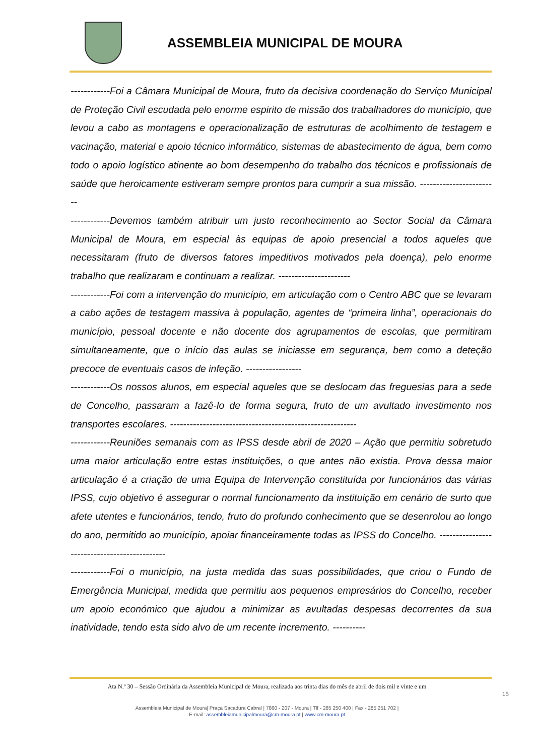ASSEMBLEIA MUNICIPAL DE MOURA
------------Foi a Câmara Municipal de Moura, fruto da decisiva coordenação do Serviço Municipal de Proteção Civil escudada pelo enorme espirito de missão dos trabalhadores do município, que levou a cabo as montagens e operacionalização de estruturas de acolhimento de testagem e vacinação, material e apoio técnico informático, sistemas de abastecimento de água, bem como todo o apoio logístico atinente ao bom desempenho do trabalho dos técnicos e profissionais de saúde que heroicamente estiveram sempre prontos para cumprir a sua missão. ------------------------
------------Devemos também atribuir um justo reconhecimento ao Sector Social da Câmara Municipal de Moura, em especial às equipas de apoio presencial a todos aqueles que necessitaram (fruto de diversos fatores impeditivos motivados pela doença), pelo enorme trabalho que realizaram e continuam a realizar. ----------------------
------------Foi com a intervenção do município, em articulação com o Centro ABC que se levaram a cabo ações de testagem massiva à população, agentes de “primeira linha”, operacionais do município, pessoal docente e não docente dos agrupamentos de escolas, que permitiram simultaneamente, que o início das aulas se iniciasse em segurança, bem como a deteção precoce de eventuais casos de infeção. -----------------
------------Os nossos alunos, em especial aqueles que se deslocam das freguesias para a sede de Concelho, passaram a fazê-lo de forma segura, fruto de um avultado investimento nos transportes escolares. ---------------------------------------------------------
------------Reuniões semanais com as IPSS desde abril de 2020 – Ação que permitiu sobretudo uma maior articulação entre estas instituições, o que antes não existia. Prova dessa maior articulação é a criação de uma Equipa de Intervenção constituída por funcionários das várias IPSS, cujo objetivo é assegurar o normal funcionamento da instituição em cenário de surto que afete utentes e funcionários, tendo, fruto do profundo conhecimento que se desenrolou ao longo do ano, permitido ao município, apoiar financeiramente todas as IPSS do Concelho. ---------------------------------------------
------------Foi o município, na justa medida das suas possibilidades, que criou o Fundo de Emergência Municipal, medida que permitiu aos pequenos empresários do Concelho, receber um apoio económico que ajudou a minimizar as avultadas despesas decorrentes da sua inatividade, tendo esta sido alvo de um recente incremento. ----------
Ata N.º 30 – Sessão Ordinária da Assembleia Municipal de Moura, realizada aos trinta dias do mês de abril de dois mil e vinte e um
15
Assembleia Municipal de Moura| Praça Sacadura Cabral | 7860 - 207 - Moura | Tlf - 285 250 400 | Fax - 285 251 702 |
E-mail: assembleiamunicipalmoura@cm-moura.pt | www.cm-moura.pt